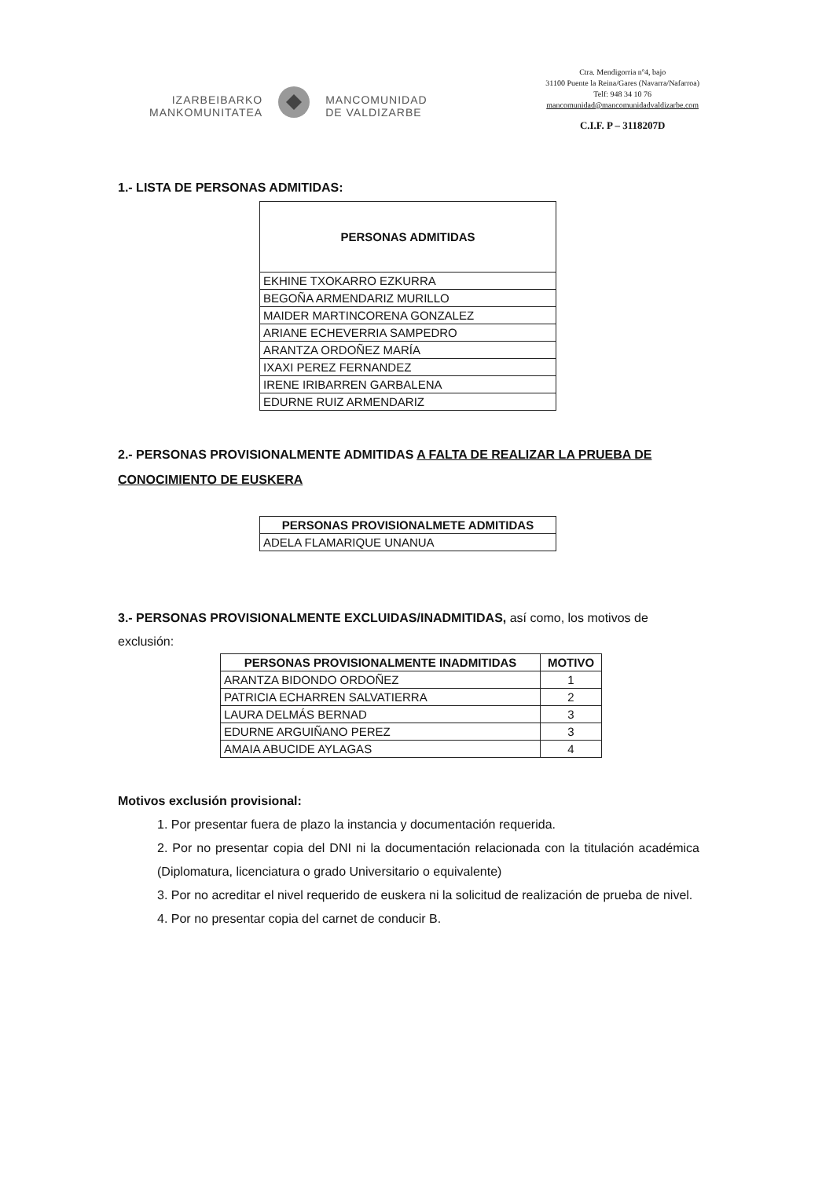IZARBEIBARKO
MANKOMUNITATEA
MANCOMUNIDAD
DE VALDIZARBE
Ctra. Mendigorria nº4, bajo
31100 Puente la Reina/Gares (Navarra/Nafarroa)
Telf: 948 34 10 76
mancomunidad@mancomunidadvaldizarbe.com
C.I.F. P – 3118207D
1.- LISTA DE PERSONAS ADMITIDAS:
| PERSONAS ADMITIDAS |
| --- |
| EKHINE TXOKARRO EZKURRA |
| BEGOÑA ARMENDARIZ MURILLO |
| MAIDER MARTINCORENA GONZALEZ |
| ARIANE ECHEVERRIA SAMPEDRO |
| ARANTZA ORDOÑEZ MARÍA |
| IXAXI PEREZ FERNANDEZ |
| IRENE IRIBARREN GARBALENA |
| EDURNE RUIZ ARMENDARIZ |
2.- PERSONAS PROVISIONALMENTE ADMITIDAS A FALTA DE REALIZAR LA PRUEBA DE CONOCIMIENTO DE EUSKERA
| PERSONAS PROVISIONALMETE ADMITIDAS |
| --- |
| ADELA FLAMARIQUE UNANUA |
3.- PERSONAS PROVISIONALMENTE EXCLUIDAS/INADMITIDAS, así como, los motivos de exclusión:
| PERSONAS PROVISIONALMENTE INADMITIDAS | MOTIVO |
| --- | --- |
| ARANTZA BIDONDO ORDOÑEZ | 1 |
| PATRICIA ECHARREN SALVATIERRA | 2 |
| LAURA DELMÁS BERNAD | 3 |
| EDURNE ARGUIÑANO PEREZ | 3 |
| AMAIA ABUCIDE AYLAGAS | 4 |
Motivos exclusión provisional:
1. Por presentar fuera de plazo la instancia y documentación requerida.
2. Por no presentar copia del DNI ni la documentación relacionada con la titulación académica (Diplomatura, licenciatura o grado Universitario o equivalente)
3. Por no acreditar el nivel requerido de euskera ni la solicitud de realización de prueba de nivel.
4. Por no presentar copia del carnet de conducir B.